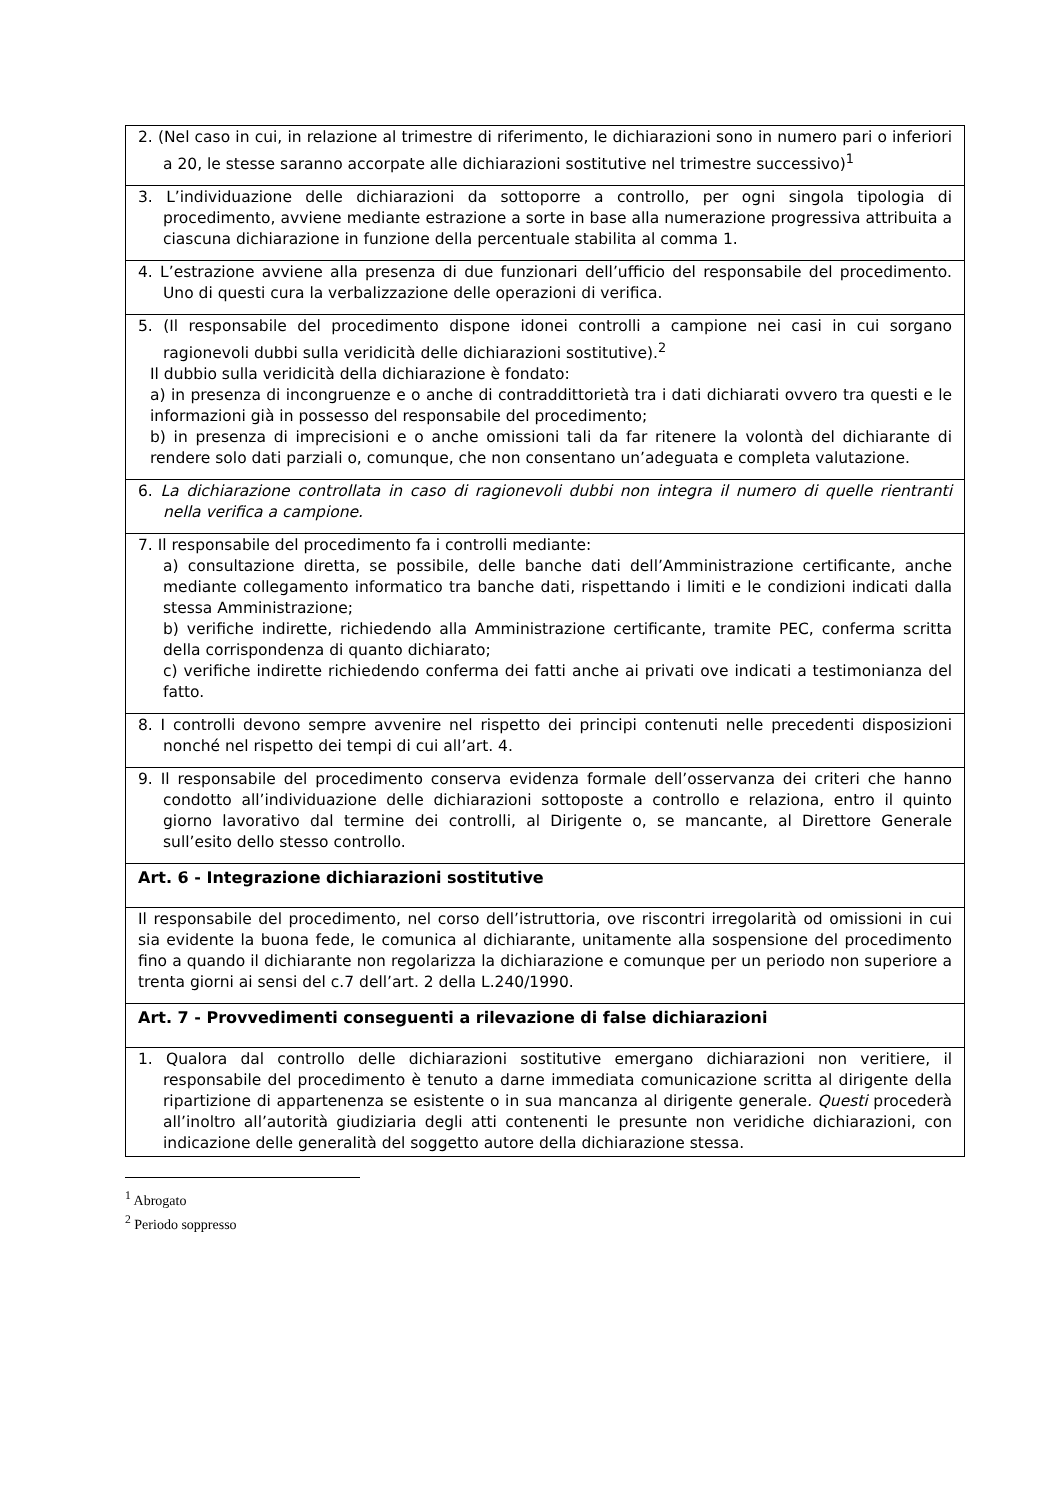| 2. (Nel caso in cui, in relazione al trimestre di riferimento, le dichiarazioni sono in numero pari o inferiori a 20, le stesse saranno accorpate alle dichiarazioni sostitutive nel trimestre successivo)<sup>1</sup> |
| 3. L’individuazione delle dichiarazioni da sottoporre a controllo, per ogni singola tipologia di procedimento, avviene mediante estrazione a sorte in base alla numerazione progressiva attribuita a ciascuna dichiarazione in funzione della percentuale stabilita al comma 1. |
| 4. L’estrazione avviene alla presenza di due funzionari dell’ufficio del responsabile del procedimento. Uno di questi cura la verbalizzazione delle operazioni di verifica. |
| 5. (Il responsabile del procedimento dispone idonei controlli a campione nei casi in cui sorgano ragionevoli dubbi sulla veridicità delle dichiarazioni sostitutive).<sup>2</sup> Il dubbio sulla veridicità della dichiarazione è fondato: a) in presenza di incongruenze e o anche di contraddittorietà tra i dati dichiarati ovvero tra questi e le informazioni già in possesso del responsabile del procedimento; b) in presenza di imprecisioni e o anche omissioni tali da far ritenere la volontà del dichiarante di rendere solo dati parziali o, comunque, che non consentano un’adeguata e completa valutazione. |
| 6. La dichiarazione controllata in caso di ragionevoli dubbi non integra il numero di quelle rientranti nella verifica a campione. |
| 7. Il responsabile del procedimento fa i controlli mediante: a) consultazione diretta, se possibile, delle banche dati dell’Amministrazione certificante, anche mediante collegamento informatico tra banche dati, rispettando i limiti e le condizioni indicati dalla stessa Amministrazione; b) verifiche indirette, richiedendo alla Amministrazione certificante, tramite PEC, conferma scritta della corrispondenza di quanto dichiarato; c) verifiche indirette richiedendo conferma dei fatti anche ai privati ove indicati a testimonianza del fatto. |
| 8. I controlli devono sempre avvenire nel rispetto dei principi contenuti nelle precedenti disposizioni nonché nel rispetto dei tempi di cui all’art. 4. |
| 9. Il responsabile del procedimento conserva evidenza formale dell’osservanza dei criteri che hanno condotto all’individuazione delle dichiarazioni sottoposte a controllo e relaziona, entro il quinto giorno lavorativo dal termine dei controlli, al Dirigente o, se mancante, al Direttore Generale sull’esito dello stesso controllo. |
| Art. 6 - Integrazione dichiarazioni sostitutive |
| Il responsabile del procedimento, nel corso dell’istruttoria, ove riscontri irregolarità od omissioni in cui sia evidente la buona fede, le comunica al dichiarante, unitamente alla sospensione del procedimento fino a quando il dichiarante non regolarizza la dichiarazione e comunque per un periodo non superiore a trenta giorni ai sensi del c.7 dell’art. 2 della L.240/1990. |
| Art. 7 - Provvedimenti conseguenti a rilevazione di false dichiarazioni |
| 1. Qualora dal controllo delle dichiarazioni sostitutive emergano dichiarazioni non veritiere, il responsabile del procedimento è tenuto a darne immediata comunicazione scritta al dirigente della ripartizione di appartenenza se esistente o in sua mancanza al dirigente generale . Questi procederà all’inoltro all’autorità giudiziaria degli atti contenenti le presunte non veridiche dichiarazioni, con indicazione delle generalità del soggetto autore della dichiarazione stessa. |
<sup>1</sup> Abrogato
<sup>2</sup> Periodo soppresso